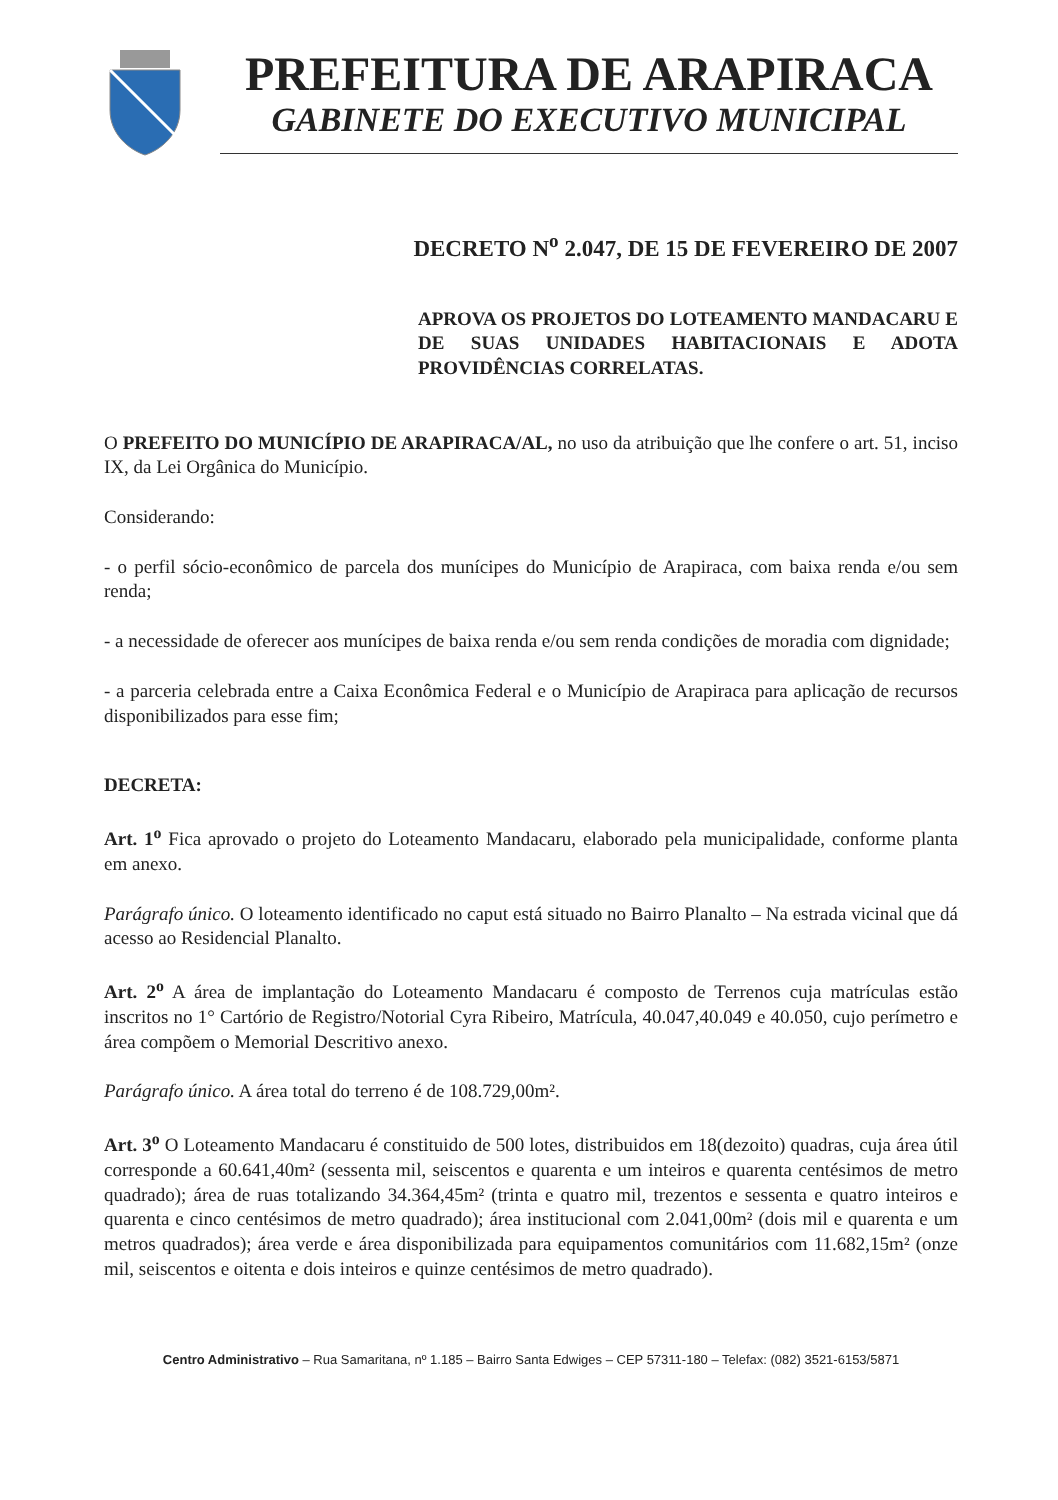PREFEITURA DE ARAPIRACA
GABINETE DO EXECUTIVO MUNICIPAL
DECRETO N<sup>o</sup> 2.047, DE 15 DE FEVEREIRO DE 2007
APROVA OS PROJETOS DO LOTEAMENTO MANDACARU E DE SUAS UNIDADES HABITACIONAIS E ADOTA PROVIDÊNCIAS CORRELATAS.
O PREFEITO DO MUNICÍPIO DE ARAPIRACA/AL, no uso da atribuição que lhe confere o art. 51, inciso IX, da Lei Orgânica do Município.
Considerando:
- o perfil sócio-econômico de parcela dos munícipes do Município de Arapiraca, com baixa renda e/ou sem renda;
- a necessidade de oferecer aos munícipes de baixa renda e/ou sem renda condições de moradia com dignidade;
- a parceria celebrada entre a Caixa Econômica Federal e o Município de Arapiraca para aplicação de recursos disponibilizados para esse fim;
DECRETA:
Art. 1<sup>o</sup> Fica aprovado o projeto do Loteamento Mandacaru, elaborado pela municipalidade, conforme planta em anexo.
Parágrafo único. O loteamento identificado no caput está situado no Bairro Planalto – Na estrada vicinal que dá acesso ao Residencial Planalto.
Art. 2<sup>o</sup> A área de implantação do Loteamento Mandacaru é composto de Terrenos cuja matrículas estão inscritos no 1° Cartório de Registro/Notorial Cyra Ribeiro, Matrícula, 40.047,40.049 e 40.050, cujo perímetro e área compõem o Memorial Descritivo anexo.
Parágrafo único. A área total do terreno é de 108.729,00m².
Art. 3<sup>o</sup> O Loteamento Mandacaru é constituido de 500 lotes, distribuidos em 18(dezoito) quadras, cuja área útil corresponde a 60.641,40m² (sessenta mil, seiscentos e quarenta e um inteiros e quarenta centésimos de metro quadrado); área de ruas totalizando 34.364,45m² (trinta e quatro mil, trezentos e sessenta e quatro inteiros e quarenta e cinco centésimos de metro quadrado); área institucional com 2.041,00m² (dois mil e quarenta e um metros quadrados); área verde e área disponibilizada para equipamentos comunitários com 11.682,15m² (onze mil, seiscentos e oitenta e dois inteiros e quinze centésimos de metro quadrado).
Centro Administrativo – Rua Samaritana, nº 1.185 – Bairro Santa Edwiges – CEP 57311-180 – Telefax: (082) 3521-6153/5871